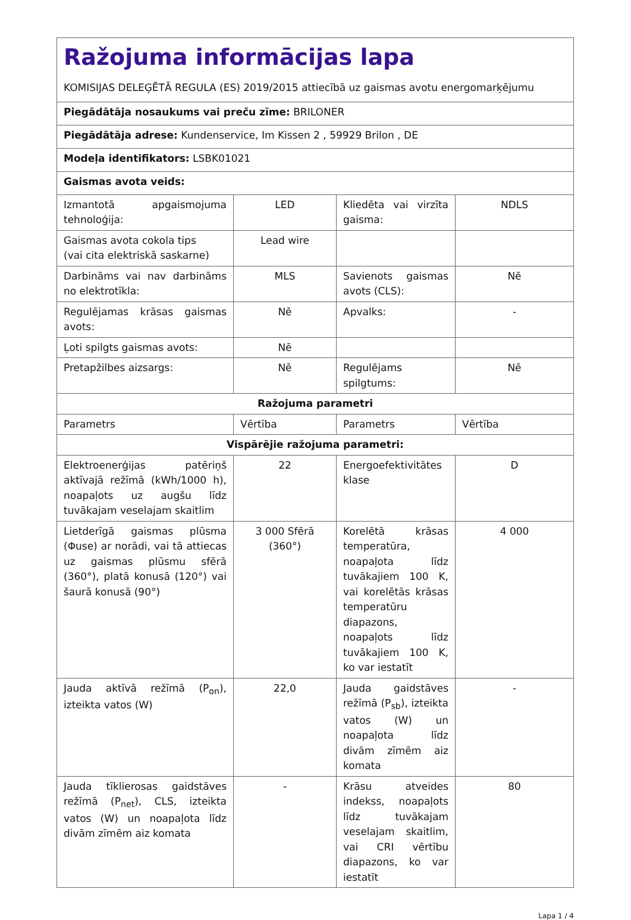| Ražojuma informācijas lapa KOMISIJAS DELEĢĒTĀ REGULA (ES) 2019/2015 attiecībā uz gaismas avotu energomarķējumu | | | |
| Piegādātāja nosaukums vai preču zīme: BRILONER | | | |
| Piegādātāja adrese: Kundenservice, Im Kissen 2 , 59929 Brilon , DE | | | |
| Modeļa identifikators: LSBK01021 | | | |
| Gaismas avota veids: | | | |
| Izmantotā apgaismojuma tehnoloģija: | LED | Kliedēta vai virzīta gaisma: | NDLS |
| Gaismas avota cokola tips (vai cita elektriskā saskarne) | Lead wire | | |
| Darbināms vai nav darbināms no elektrotīkla: | MLS | Savienots gaismas avots (CLS): | Nē |
| Regulējamas krāsas gaismas avots: | Nē | Apvalks: | - |
| Ļoti spilgts gaismas avots: | Nē | | |
| Pretapžilbes aizsargs: | Nē | Regulējams spilgtums: | Nē |
| Ražojuma parametri | | | |
| Parametrs | Vērtība | Parametrs | Vērtība |
| Vispārējie ražojuma parametri: | | | |
| Elektroenerģijas patēriņš aktīvajā režīmā (kWh/1000 h), noapaļots uz augšu līdz tuvākajam veselajam skaitlim | 22 | Energoefektivitātes klase | D |
| Lietderīgā gaismas plūsma (Φuse) ar norādi, vai tā attiecas uz gaismas plūsmu sfērā (360°), platā konusā (120°) vai šaurā konusā (90°) | 3 000 Sfērā (360°) | Korelētā krāsas temperatūra, noapaļota līdz tuvākajiem 100 K, vai korelētās krāsas temperatūru diapazons, noapaļots līdz tuvākajiem 100 K, ko var iestatīt | 4 000 |
| Jauda aktīvā režīmā (P<sub>on</sub>), izteikta vatos (W) | 22,0 | Jauda gaidstāves režīmā (P<sub>sb</sub>), izteikta vatos (W) un noapaļota līdz divām zīmēm aiz komata | - |
| Jauda tīklierosas gaidstāves režīmā (P<sub>net</sub>), CLS, izteikta vatos (W) un noapaļota līdz divām zīmēm aiz komata | - | Krāsu atveides indekss, noapaļots līdz tuvākajam veselajam skaitlim, vai CRI vērtību diapazons, ko var iestatīt | 80 |
Lapa 1 / 4